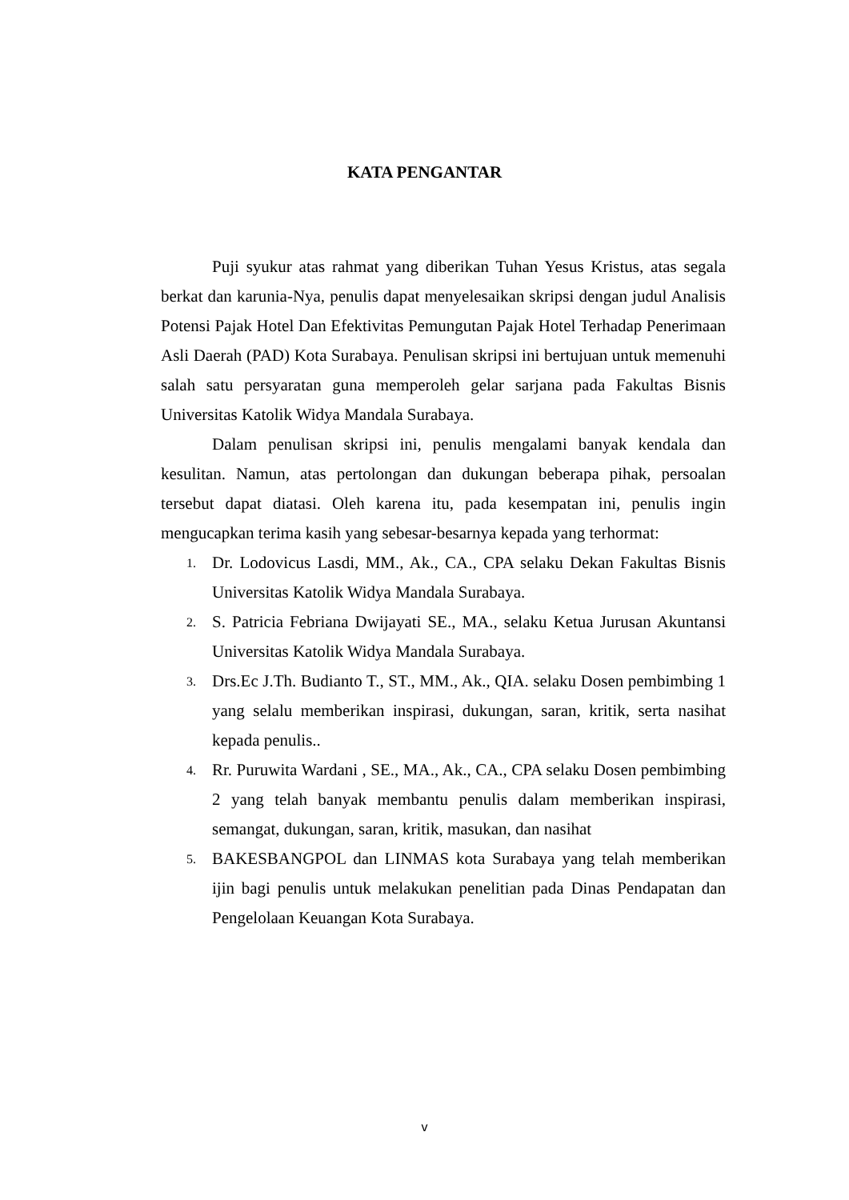KATA PENGANTAR
Puji syukur atas rahmat yang diberikan Tuhan Yesus Kristus, atas segala berkat dan karunia-Nya, penulis dapat menyelesaikan skripsi dengan judul Analisis Potensi Pajak Hotel Dan Efektivitas Pemungutan Pajak Hotel Terhadap Penerimaan Asli Daerah (PAD) Kota Surabaya. Penulisan skripsi ini bertujuan untuk memenuhi salah satu persyaratan guna memperoleh gelar sarjana pada Fakultas Bisnis Universitas Katolik Widya Mandala Surabaya.
Dalam penulisan skripsi ini, penulis mengalami banyak kendala dan kesulitan. Namun, atas pertolongan dan dukungan beberapa pihak, persoalan tersebut dapat diatasi. Oleh karena itu, pada kesempatan ini, penulis ingin mengucapkan terima kasih yang sebesar-besarnya kepada yang terhormat:
1. Dr. Lodovicus Lasdi, MM., Ak., CA., CPA selaku Dekan Fakultas Bisnis Universitas Katolik Widya Mandala Surabaya.
2. S. Patricia Febriana Dwijayati SE., MA., selaku Ketua Jurusan Akuntansi Universitas Katolik Widya Mandala Surabaya.
3. Drs.Ec J.Th. Budianto T., ST., MM., Ak., QIA. selaku Dosen pembimbing 1 yang selalu memberikan inspirasi, dukungan, saran, kritik, serta nasihat kepada penulis..
4. Rr. Puruwita Wardani , SE., MA., Ak., CA., CPA selaku Dosen pembimbing 2 yang telah banyak membantu penulis dalam memberikan inspirasi, semangat, dukungan, saran, kritik, masukan, dan nasihat
5. BAKESBANGPOL dan LINMAS kota Surabaya yang telah memberikan ijin bagi penulis untuk melakukan penelitian pada Dinas Pendapatan dan Pengelolaan Keuangan Kota Surabaya.
v